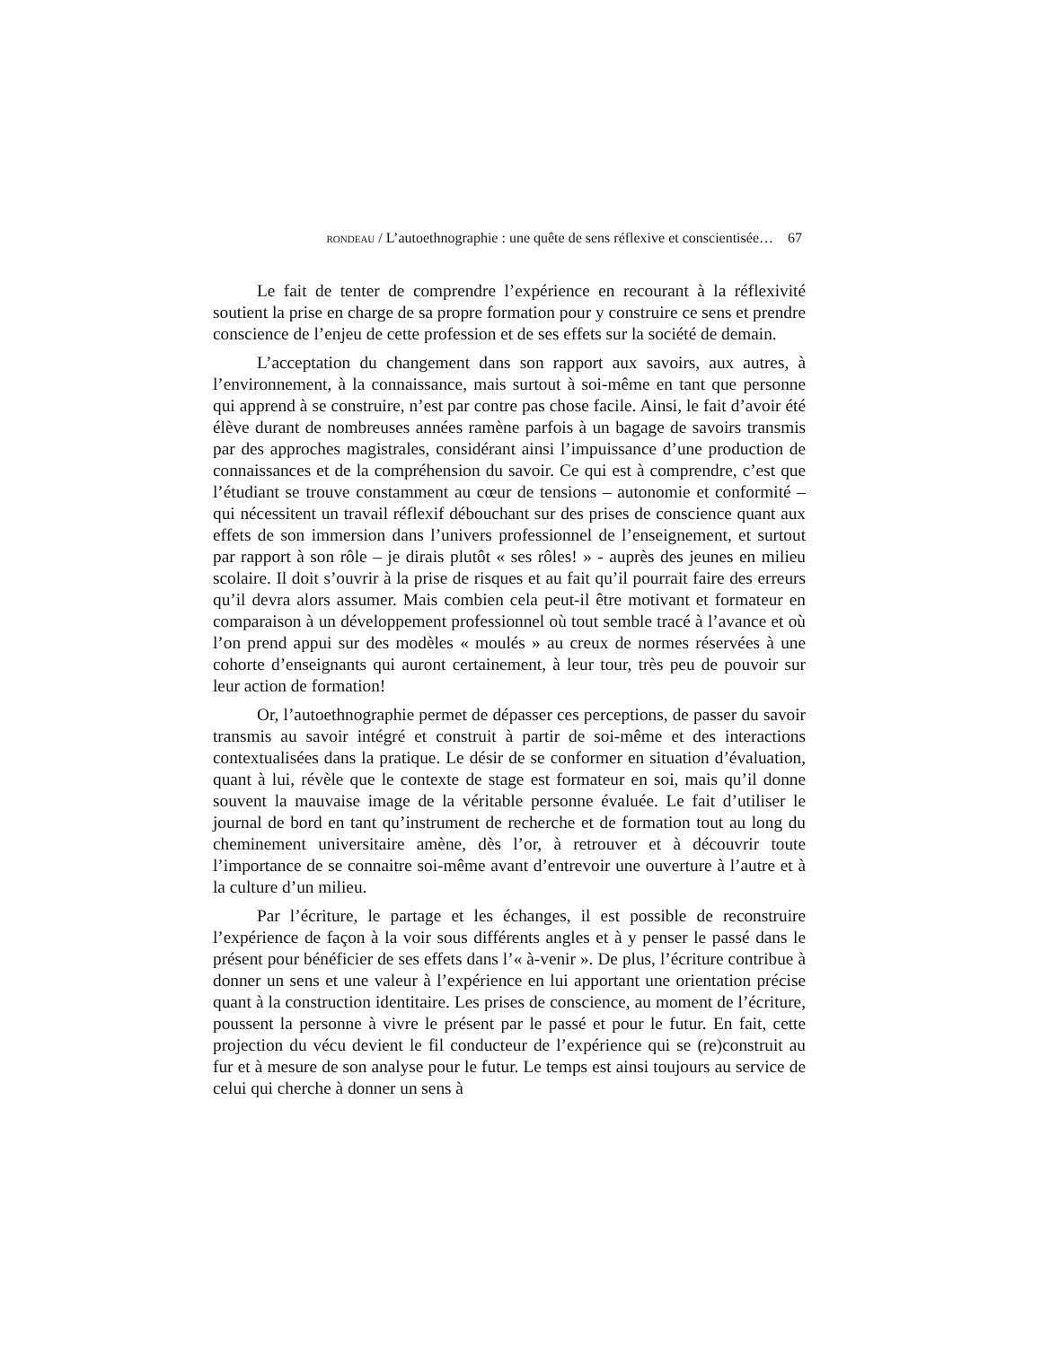RONDEAU / L’autoethnographie : une quête de sens réflexive et conscientisée… 67
Le fait de tenter de comprendre l’expérience en recourant à la réflexivité soutient la prise en charge de sa propre formation pour y construire ce sens et prendre conscience de l’enjeu de cette profession et de ses effets sur la société de demain.
L’acceptation du changement dans son rapport aux savoirs, aux autres, à l’environnement, à la connaissance, mais surtout à soi-même en tant que personne qui apprend à se construire, n’est par contre pas chose facile. Ainsi, le fait d’avoir été élève durant de nombreuses années ramène parfois à un bagage de savoirs transmis par des approches magistrales, considérant ainsi l’impuissance d’une production de connaissances et de la compréhension du savoir. Ce qui est à comprendre, c’est que l’étudiant se trouve constamment au cœur de tensions – autonomie et conformité – qui nécessitent un travail réflexif débouchant sur des prises de conscience quant aux effets de son immersion dans l’univers professionnel de l’enseignement, et surtout par rapport à son rôle – je dirais plutôt « ses rôles! » - auprès des jeunes en milieu scolaire. Il doit s’ouvrir à la prise de risques et au fait qu’il pourrait faire des erreurs qu’il devra alors assumer. Mais combien cela peut-il être motivant et formateur en comparaison à un développement professionnel où tout semble tracé à l’avance et où l’on prend appui sur des modèles « moulés » au creux de normes réservées à une cohorte d’enseignants qui auront certainement, à leur tour, très peu de pouvoir sur leur action de formation!
Or, l’autoethnographie permet de dépasser ces perceptions, de passer du savoir transmis au savoir intégré et construit à partir de soi-même et des interactions contextualisées dans la pratique. Le désir de se conformer en situation d’évaluation, quant à lui, révèle que le contexte de stage est formateur en soi, mais qu’il donne souvent la mauvaise image de la véritable personne évaluée. Le fait d’utiliser le journal de bord en tant qu’instrument de recherche et de formation tout au long du cheminement universitaire amène, dès l’or, à retrouver et à découvrir toute l’importance de se connaitre soi-même avant d’entrevoir une ouverture à l’autre et à la culture d’un milieu.
Par l’écriture, le partage et les échanges, il est possible de reconstruire l’expérience de façon à la voir sous différents angles et à y penser le passé dans le présent pour bénéficier de ses effets dans l’« à-venir ». De plus, l’écriture contribue à donner un sens et une valeur à l’expérience en lui apportant une orientation précise quant à la construction identitaire. Les prises de conscience, au moment de l’écriture, poussent la personne à vivre le présent par le passé et pour le futur. En fait, cette projection du vécu devient le fil conducteur de l’expérience qui se (re)construit au fur et à mesure de son analyse pour le futur. Le temps est ainsi toujours au service de celui qui cherche à donner un sens à